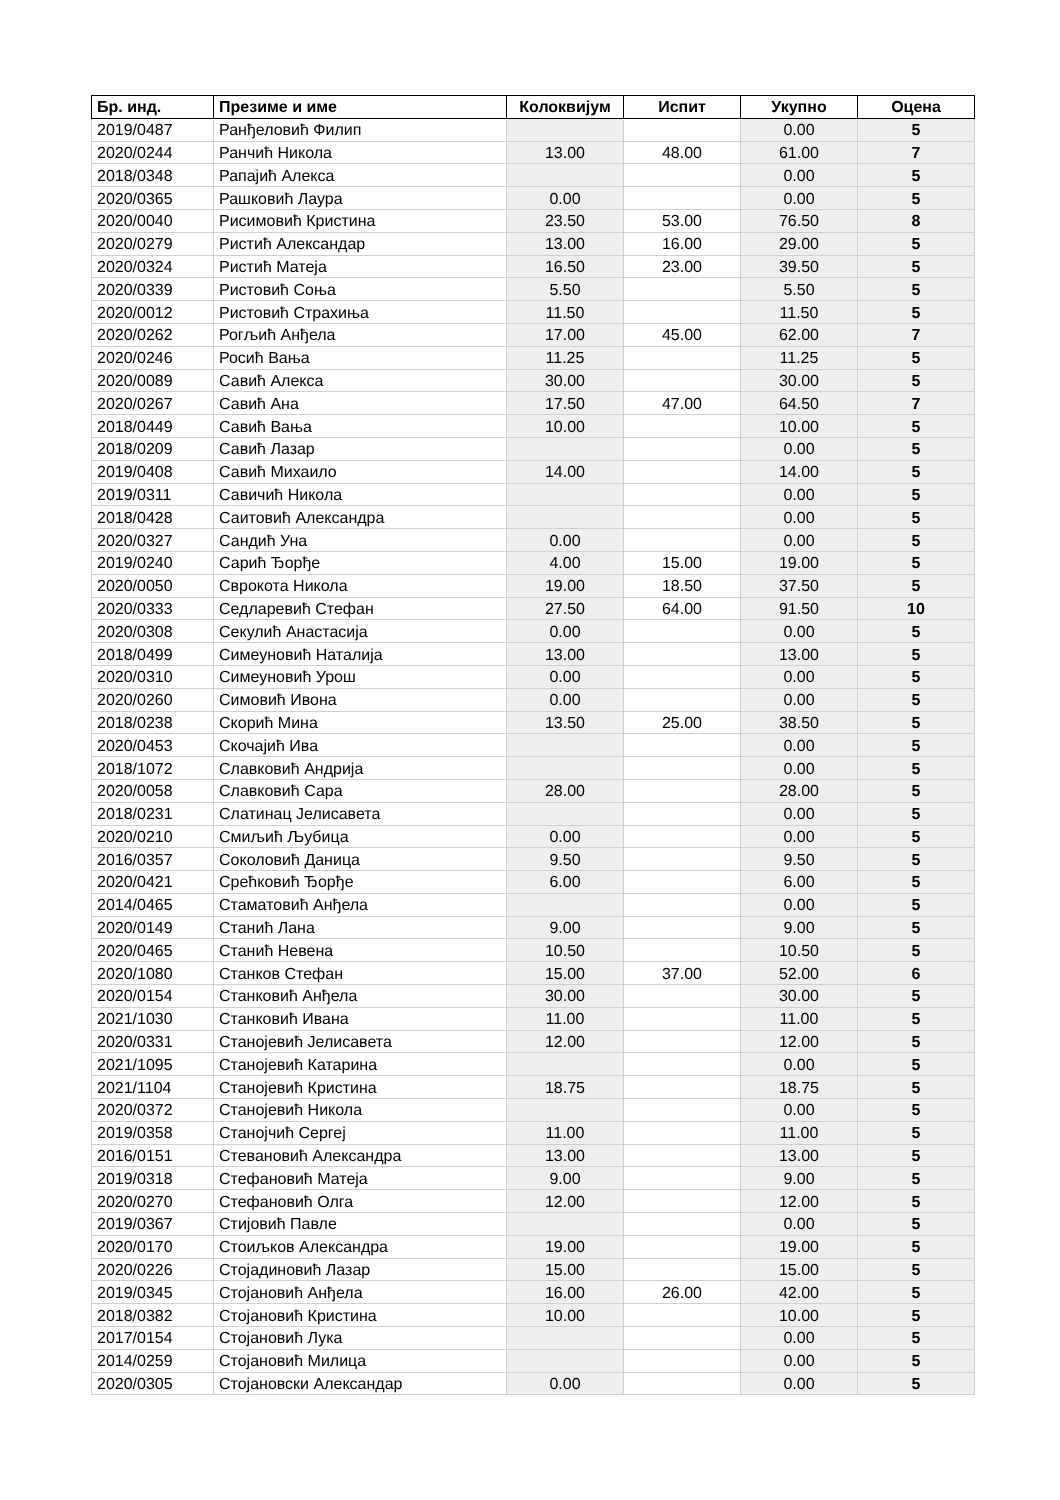| Бр. инд. | Презиме и име | Колоквијум | Испит | Укупно | Оцена |
| --- | --- | --- | --- | --- | --- |
| 2019/0487 | Ранђеловић Филип | | | 0.00 | 5 |
| 2020/0244 | Ранчић Никола | 13.00 | 48.00 | 61.00 | 7 |
| 2018/0348 | Рапајић Алекса | | | 0.00 | 5 |
| 2020/0365 | Рашковић Лаура | 0.00 | | 0.00 | 5 |
| 2020/0040 | Рисимовић Кристина | 23.50 | 53.00 | 76.50 | 8 |
| 2020/0279 | Ристић Александар | 13.00 | 16.00 | 29.00 | 5 |
| 2020/0324 | Ристић Матеја | 16.50 | 23.00 | 39.50 | 5 |
| 2020/0339 | Ристовић Соња | 5.50 | | 5.50 | 5 |
| 2020/0012 | Ристовић Страхиња | 11.50 | | 11.50 | 5 |
| 2020/0262 | Рогљић Анђела | 17.00 | 45.00 | 62.00 | 7 |
| 2020/0246 | Росић Вања | 11.25 | | 11.25 | 5 |
| 2020/0089 | Савић Алекса | 30.00 | | 30.00 | 5 |
| 2020/0267 | Савић Ана | 17.50 | 47.00 | 64.50 | 7 |
| 2018/0449 | Савић Вања | 10.00 | | 10.00 | 5 |
| 2018/0209 | Савић Лазар | | | 0.00 | 5 |
| 2019/0408 | Савић Михаило | 14.00 | | 14.00 | 5 |
| 2019/0311 | Савичић Никола | | | 0.00 | 5 |
| 2018/0428 | Саитовић Александра | | | 0.00 | 5 |
| 2020/0327 | Сандић Уна | 0.00 | | 0.00 | 5 |
| 2019/0240 | Сарић Ђорђе | 4.00 | 15.00 | 19.00 | 5 |
| 2020/0050 | Сврокота Никола | 19.00 | 18.50 | 37.50 | 5 |
| 2020/0333 | Седларевић Стефан | 27.50 | 64.00 | 91.50 | 10 |
| 2020/0308 | Секулић Анастасија | 0.00 | | 0.00 | 5 |
| 2018/0499 | Симеуновић Наталија | 13.00 | | 13.00 | 5 |
| 2020/0310 | Симеуновић Урош | 0.00 | | 0.00 | 5 |
| 2020/0260 | Симовић Ивона | 0.00 | | 0.00 | 5 |
| 2018/0238 | Скорић Мина | 13.50 | 25.00 | 38.50 | 5 |
| 2020/0453 | Скочајић Ива | | | 0.00 | 5 |
| 2018/1072 | Славковић Андрија | | | 0.00 | 5 |
| 2020/0058 | Славковић Сара | 28.00 | | 28.00 | 5 |
| 2018/0231 | Слатинац Јелисавета | | | 0.00 | 5 |
| 2020/0210 | Смиљић Љубица | 0.00 | | 0.00 | 5 |
| 2016/0357 | Соколовић Даница | 9.50 | | 9.50 | 5 |
| 2020/0421 | Срећковић Ђорђе | 6.00 | | 6.00 | 5 |
| 2014/0465 | Стаматовић Анђела | | | 0.00 | 5 |
| 2020/0149 | Станић Лана | 9.00 | | 9.00 | 5 |
| 2020/0465 | Станић Невена | 10.50 | | 10.50 | 5 |
| 2020/1080 | Станков Стефан | 15.00 | 37.00 | 52.00 | 6 |
| 2020/0154 | Станковић Анђела | 30.00 | | 30.00 | 5 |
| 2021/1030 | Станковић Ивана | 11.00 | | 11.00 | 5 |
| 2020/0331 | Станојевић Јелисавета | 12.00 | | 12.00 | 5 |
| 2021/1095 | Станојевић Катарина | | | 0.00 | 5 |
| 2021/1104 | Станојевић Кристина | 18.75 | | 18.75 | 5 |
| 2020/0372 | Станојевић Никола | | | 0.00 | 5 |
| 2019/0358 | Станојчић Сергеј | 11.00 | | 11.00 | 5 |
| 2016/0151 | Стевановић Александра | 13.00 | | 13.00 | 5 |
| 2019/0318 | Стефановић Матеја | 9.00 | | 9.00 | 5 |
| 2020/0270 | Стефановић Олга | 12.00 | | 12.00 | 5 |
| 2019/0367 | Стијовић Павле | | | 0.00 | 5 |
| 2020/0170 | Стоиљков Александра | 19.00 | | 19.00 | 5 |
| 2020/0226 | Стојадиновић Лазар | 15.00 | | 15.00 | 5 |
| 2019/0345 | Стојановић Анђела | 16.00 | 26.00 | 42.00 | 5 |
| 2018/0382 | Стојановић Кристина | 10.00 | | 10.00 | 5 |
| 2017/0154 | Стојановић Лука | | | 0.00 | 5 |
| 2014/0259 | Стојановић Милица | | | 0.00 | 5 |
| 2020/0305 | Стојановски Александар | 0.00 | | 0.00 | 5 |